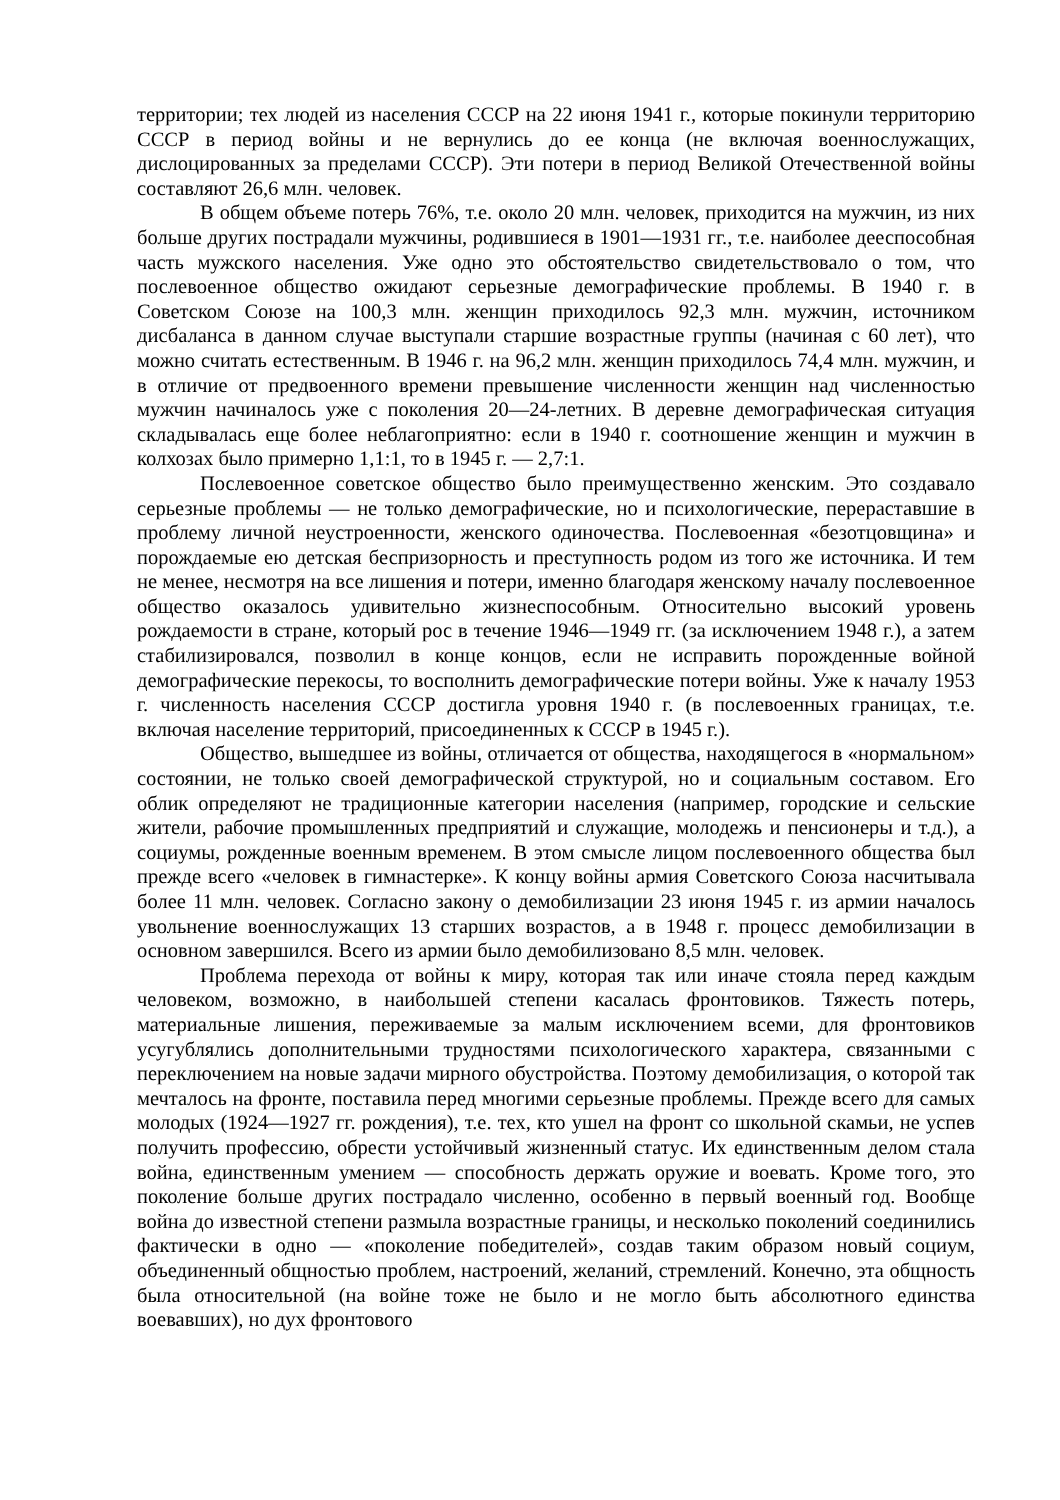территории; тех людей из населения СССР на 22 июня 1941 г., которые покинули территорию СССР в период войны и не вернулись до ее конца (не включая военнослужащих, дислоцированных за пределами СССР). Эти потери в период Великой Отечественной войны составляют 26,6 млн. человек.
В общем объеме потерь 76%, т.е. около 20 млн. человек, приходится на мужчин, из них больше других пострадали мужчины, родившиеся в 1901—1931 гг., т.е. наиболее дееспособная часть мужского населения. Уже одно это обстоятельство свидетельствовало о том, что послевоенное общество ожидают серьезные демографические проблемы. В 1940 г. в Советском Союзе на 100,3 млн. женщин приходилось 92,3 млн. мужчин, источником дисбаланса в данном случае выступали старшие возрастные группы (начиная с 60 лет), что можно считать естественным. В 1946 г. на 96,2 млн. женщин приходилось 74,4 млн. мужчин, и в отличие от предвоенного времени превышение численности женщин над численностью мужчин начиналось уже с поколения 20—24-летних. В деревне демографическая ситуация складывалась еще более неблагоприятно: если в 1940 г. соотношение женщин и мужчин в колхозах было примерно 1,1:1, то в 1945 г. — 2,7:1.
Послевоенное советское общество было преимущественно женским. Это создавало серьезные проблемы — не только демографические, но и психологические, перераставшие в проблему личной неустроенности, женского одиночества. Послевоенная «безотцовщина» и порождаемые ею детская беспризорность и преступность родом из того же источника. И тем не менее, несмотря на все лишения и потери, именно благодаря женскому началу послевоенное общество оказалось удивительно жизнеспособным. Относительно высокий уровень рождаемости в стране, который рос в течение 1946—1949 гг. (за исключением 1948 г.), а затем стабилизировался, позволил в конце концов, если не исправить порожденные войной демографические перекосы, то восполнить демографические потери войны. Уже к началу 1953 г. численность населения СССР достигла уровня 1940 г. (в послевоенных границах, т.е. включая население территорий, присоединенных к СССР в 1945 г.).
Общество, вышедшее из войны, отличается от общества, находящегося в «нормальном» состоянии, не только своей демографической структурой, но и социальным составом. Его облик определяют не традиционные категории населения (например, городские и сельские жители, рабочие промышленных предприятий и служащие, молодежь и пенсионеры и т.д.), а социумы, рожденные военным временем. В этом смысле лицом послевоенного общества был прежде всего «человек в гимнастерке». К концу войны армия Советского Союза насчитывала более 11 млн. человек. Согласно закону о демобилизации 23 июня 1945 г. из армии началось увольнение военнослужащих 13 старших возрастов, а в 1948 г. процесс демобилизации в основном завершился. Всего из армии было демобилизовано 8,5 млн. человек.
Проблема перехода от войны к миру, которая так или иначе стояла перед каждым человеком, возможно, в наибольшей степени касалась фронтовиков. Тяжесть потерь, материальные лишения, переживаемые за малым исключением всеми, для фронтовиков усугублялись дополнительными трудностями психологического характера, связанными с переключением на новые задачи мирного обустройства. Поэтому демобилизация, о которой так мечталось на фронте, поставила перед многими серьезные проблемы. Прежде всего для самых молодых (1924—1927 гг. рождения), т.е. тех, кто ушел на фронт со школьной скамьи, не успев получить профессию, обрести устойчивый жизненный статус. Их единственным делом стала война, единственным умением — способность держать оружие и воевать. Кроме того, это поколение больше других пострадало численно, особенно в первый военный год. Вообще война до известной степени размыла возрастные границы, и несколько поколений соединились фактически в одно — «поколение победителей», создав таким образом новый социум, объединенный общностью проблем, настроений, желаний, стремлений. Конечно, эта общность была относительной (на войне тоже не было и не могло быть абсолютного единства воевавших), но дух фронтового